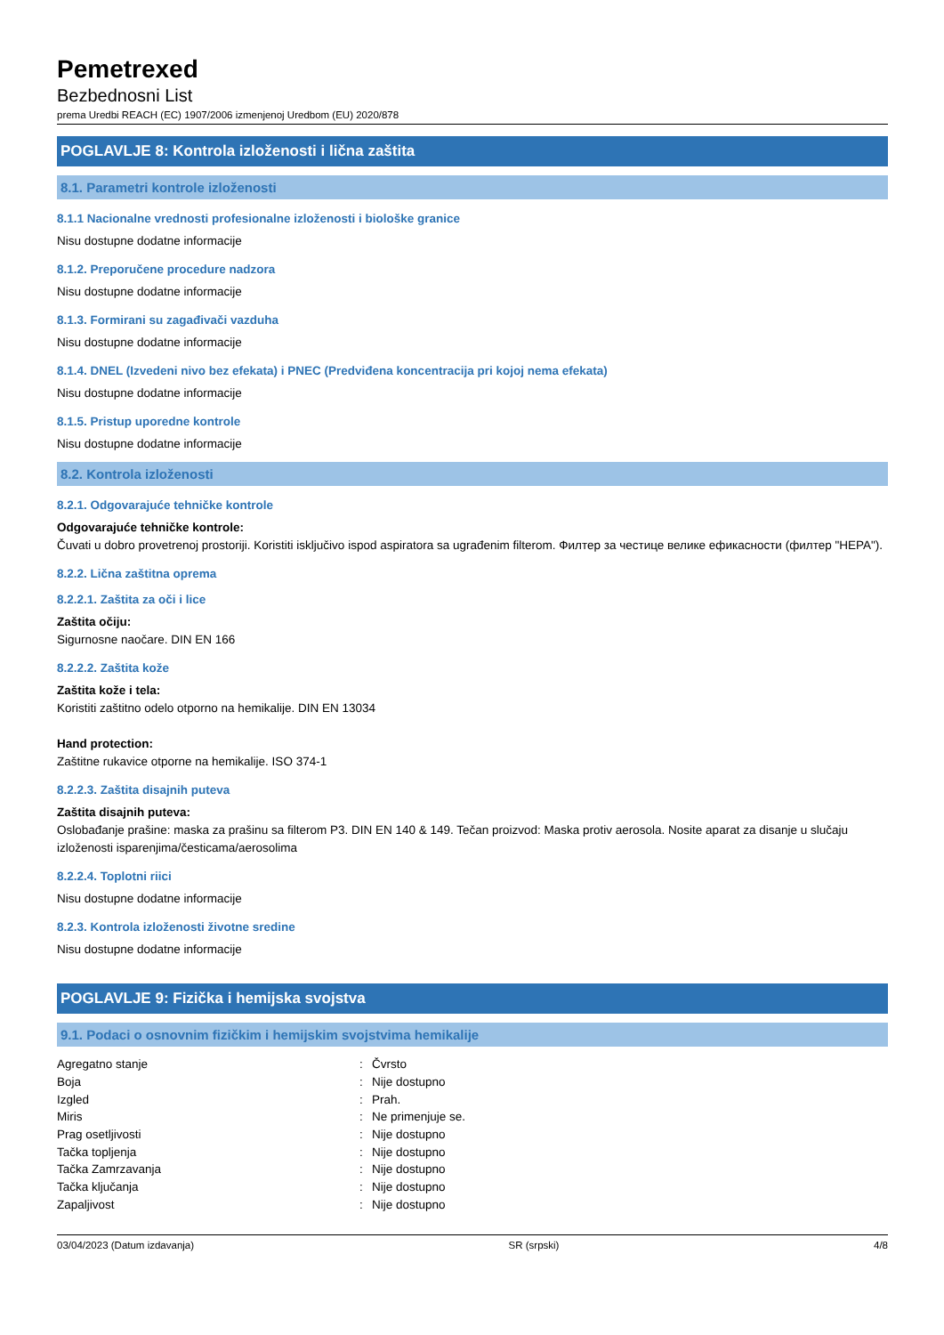Pemetrexed
Bezbednosni List
prema Uredbi REACH (EC) 1907/2006 izmenjenoj Uredbom (EU) 2020/878
POGLAVLJE 8: Kontrola izloženosti i lična zaštita
8.1. Parametri kontrole izloženosti
8.1.1 Nacionalne vrednosti profesionalne izloženosti i biološke granice
Nisu dostupne dodatne informacije
8.1.2. Preporučene procedure nadzora
Nisu dostupne dodatne informacije
8.1.3. Formirani su zagađivači vazduha
Nisu dostupne dodatne informacije
8.1.4. DNEL (Izvedeni nivo bez efekata) i PNEC (Predviđena koncentracija pri kojoj nema efekata)
Nisu dostupne dodatne informacije
8.1.5. Pristup uporedne kontrole
Nisu dostupne dodatne informacije
8.2. Kontrola izloženosti
8.2.1. Odgovarajuće tehničke kontrole
Odgovarajuće tehničke kontrole:
Čuvati u dobro provetrenoj prostoriji. Koristiti isključivo ispod aspiratora sa ugrađenim filterom. Филтер за честице велике ефикасности (филтер "HEPA").
8.2.2. Lična zaštitna oprema
8.2.2.1. Zaštita za oči i lice
Zaštita očiju:
Sigurnosne naočare. DIN EN 166
8.2.2.2. Zaštita kože
Zaštita kože i tela:
Koristiti zaštitno odelo otporno na hemikalije. DIN EN 13034
Hand protection:
Zaštitne rukavice otporne na hemikalije. ISO 374-1
8.2.2.3. Zaštita disajnih puteva
Zaštita disajnih puteva:
Oslobađanje prašine: maska za prašinu sa filterom P3. DIN EN 140 & 149. Tečan proizvod: Maska protiv aerosola. Nosite aparat za disanje u slučaju izloženosti isparenjima/česticama/aerosolima
8.2.2.4. Toplotni riici
Nisu dostupne dodatne informacije
8.2.3. Kontrola izloženosti životne sredine
Nisu dostupne dodatne informacije
POGLAVLJE 9: Fizička i hemijska svojstva
9.1. Podaci o osnovnim fizičkim i hemijskim svojstvima hemikalije
| Agregatno stanje | : | Čvrsto |
| Boja | : | Nije dostupno |
| Izgled | : | Prah. |
| Miris | : | Ne primenjuje se. |
| Prag osetljivosti | : | Nije dostupno |
| Tačka topljenja | : | Nije dostupno |
| Tačka Zamrzavanja | : | Nije dostupno |
| Tačka ključanja | : | Nije dostupno |
| Zapaljivost | : | Nije dostupno |
03/04/2023 (Datum izdavanja) SR (srpski) 4/8